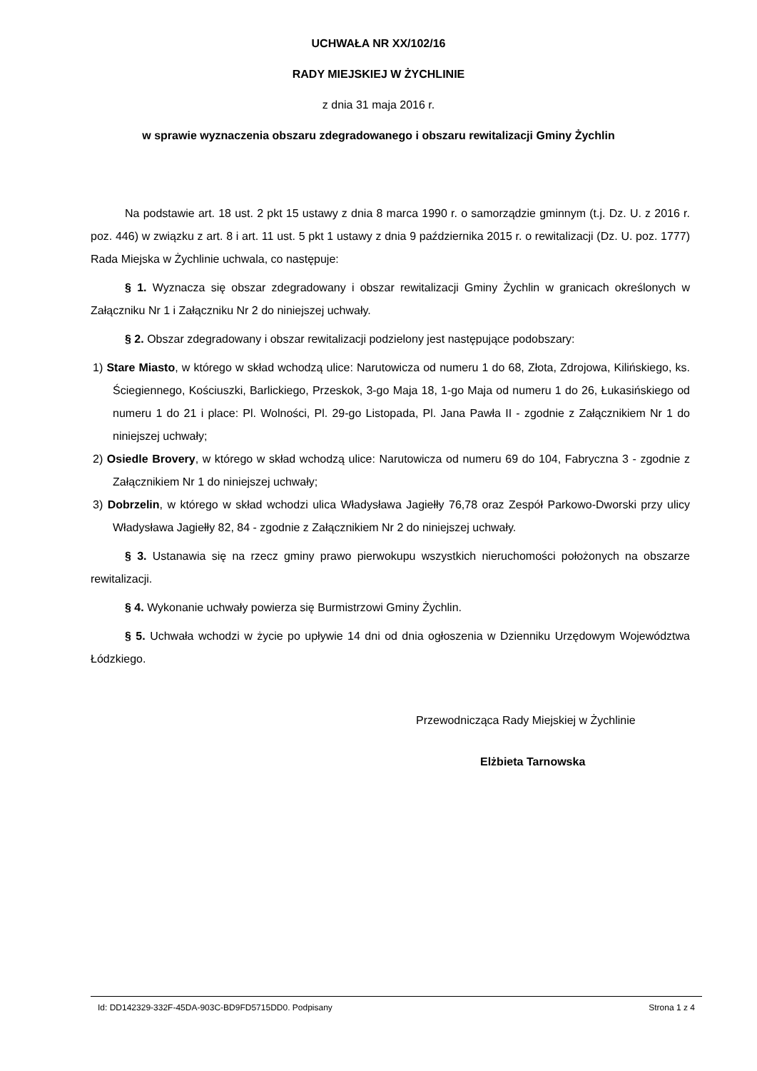UCHWAŁA NR XX/102/16
RADY MIEJSKIEJ W ŻYCHLINIE
z dnia 31 maja 2016 r.
w sprawie wyznaczenia obszaru zdegradowanego i obszaru rewitalizacji Gminy Żychlin
Na podstawie art. 18 ust. 2 pkt 15 ustawy z dnia 8 marca 1990 r. o samorządzie gminnym (t.j. Dz. U. z 2016 r. poz. 446) w związku z art. 8 i art. 11 ust. 5 pkt 1 ustawy z dnia 9 października 2015 r. o rewitalizacji (Dz. U. poz. 1777) Rada Miejska w Żychlinie uchwala, co następuje:
§ 1. Wyznacza się obszar zdegradowany i obszar rewitalizacji Gminy Żychlin w granicach określonych w Załączniku Nr 1 i Załączniku Nr 2 do niniejszej uchwały.
§ 2. Obszar zdegradowany i obszar rewitalizacji podzielony jest następujące podobszary:
1) Stare Miasto, w którego w skład wchodzą ulice: Narutowicza od numeru 1 do 68, Złota, Zdrojowa, Kilińskiego, ks. Ściegiennego, Kościuszki, Barlickiego, Przeskok, 3-go Maja 18, 1-go Maja od numeru 1 do 26, Łukasińskiego od numeru 1 do 21 i place: Pl. Wolności, Pl. 29-go Listopada, Pl. Jana Pawła II - zgodnie z Załącznikiem Nr 1 do niniejszej uchwały;
2) Osiedle Brovery, w którego w skład wchodzą ulice: Narutowicza od numeru 69 do 104, Fabryczna 3 - zgodnie z Załącznikiem Nr 1 do niniejszej uchwały;
3) Dobrzelin, w którego w skład wchodzi ulica Władysława Jagiełły 76,78 oraz Zespół Parkowo-Dworski przy ulicy Władysława Jagiełły 82, 84 - zgodnie z Załącznikiem Nr 2 do niniejszej uchwały.
§ 3. Ustanawia się na rzecz gminy prawo pierwokupu wszystkich nieruchomości położonych na obszarze rewitalizacji.
§ 4. Wykonanie uchwały powierza się Burmistrzowi Gminy Żychlin.
§ 5. Uchwała wchodzi w życie po upływie 14 dni od dnia ogłoszenia w Dzienniku Urzędowym Województwa Łódzkiego.
Przewodnicząca Rady Miejskiej w Żychlinie
Elżbieta Tarnowska
Id: DD142329-332F-45DA-903C-BD9FD5715DD0. Podpisany Strona 1 z 4